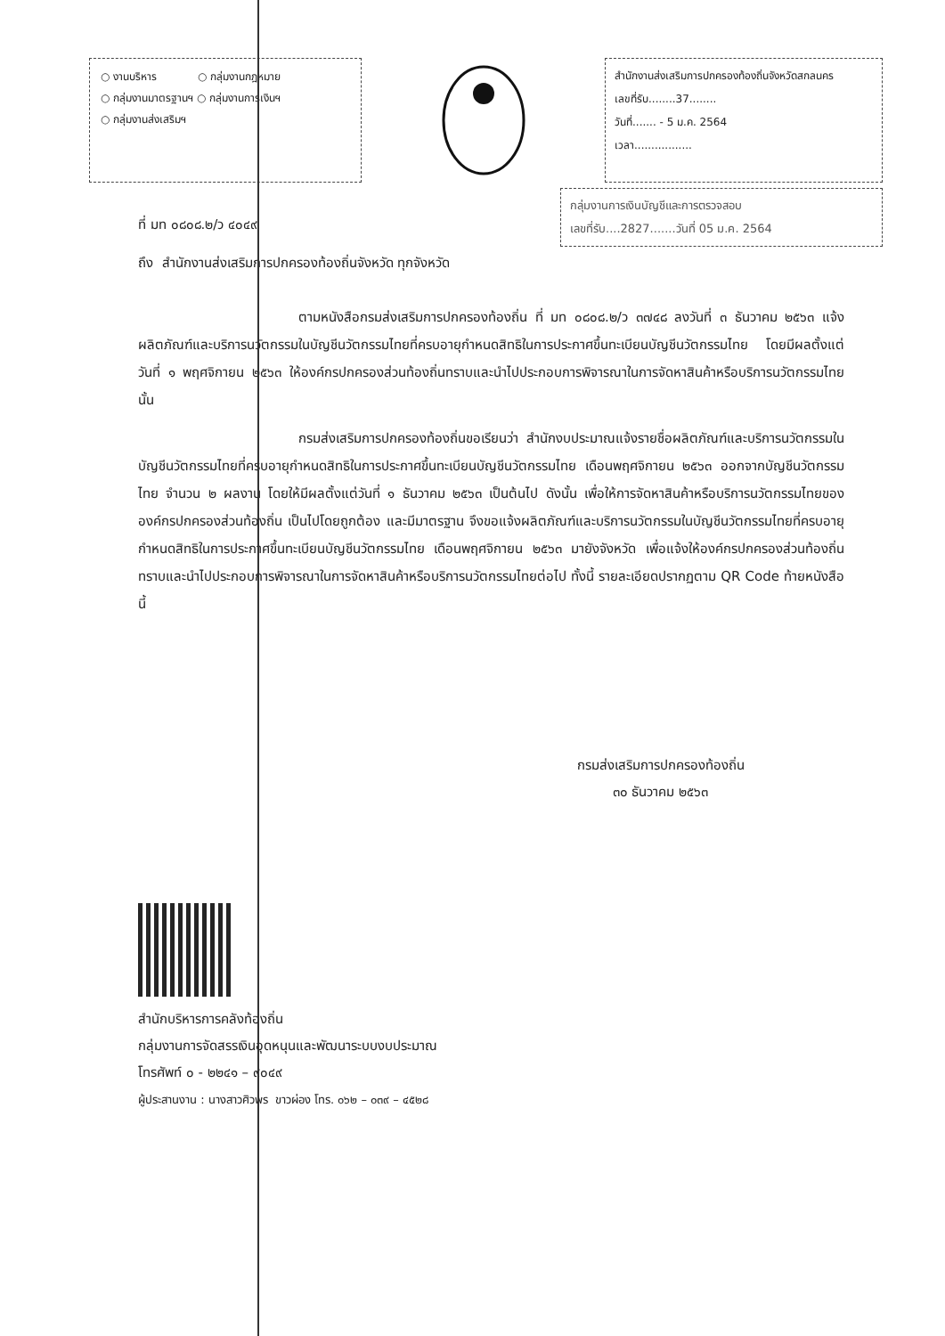○ งานบริหาร ○ กลุ่มงานกฎหมาย
○ กลุ่มงานมาตรฐานฯ ○ กลุ่มงานการเงินฯ
○ กลุ่มงานส่งเสริมฯ
สำนักงานส่งเสริมการปกครองท้องถิ่นจังหวัดสกลนคร
เลขที่รับ........37........
วันที่....... - 5 ม.ค. 2564
เวลา.................
กลุ่มงานการเงินบัญชีและการตรวจสอบ
เลขที่รับ....2827.......วันที่ 05 ม.ค. 2564
ที่ มท ๐๘๐๘.๒/ว ๔๐๔๙
ถึง สำนักงานส่งเสริมการปกครองท้องถิ่นจังหวัด ทุกจังหวัด
ตามหนังสือกรมส่งเสริมการปกครองท้องถิ่น ที่ มท ๐๘๐๘.๒/ว ๓๗๔๘ ลงวันที่ ๓ ธันวาคม ๒๕๖๓ แจ้งผลิตภัณฑ์และบริการนวัตกรรมในบัญชีนวัตกรรมไทยที่ครบอายุกำหนดสิทธิในการประกาศขึ้นทะเบียนบัญชีนวัตกรรมไทย โดยมีผลตั้งแต่วันที่ ๑ พฤศจิกายน ๒๕๖๓ ให้องค์กรปกครองส่วนท้องถิ่นทราบและนำไปประกอบการพิจารณาในการจัดหาสินค้าหรือบริการนวัตกรรมไทย นั้น
กรมส่งเสริมการปกครองท้องถิ่นขอเรียนว่า สำนักงบประมาณแจ้งรายชื่อผลิตภัณฑ์และบริการนวัตกรรมในบัญชีนวัตกรรมไทยที่ครบอายุกำหนดสิทธิในการประกาศขึ้นทะเบียนบัญชีนวัตกรรมไทย เดือนพฤศจิกายน ๒๕๖๓ ออกจากบัญชีนวัตกรรมไทย จำนวน ๒ ผลงาน โดยให้มีผลตั้งแต่วันที่ ๑ ธันวาคม ๒๕๖๓ เป็นต้นไป ดังนั้น เพื่อให้การจัดหาสินค้าหรือบริการนวัตกรรมไทยขององค์กรปกครองส่วนท้องถิ่น เป็นไปโดยถูกต้อง และมีมาตรฐาน จึงขอแจ้งผลิตภัณฑ์และบริการนวัตกรรมในบัญชีนวัตกรรมไทยที่ครบอายุกำหนดสิทธิในการประกาศขึ้นทะเบียนบัญชีนวัตกรรมไทย เดือนพฤศจิกายน ๒๕๖๓ มายังจังหวัด เพื่อแจ้งให้องค์กรปกครองส่วนท้องถิ่นทราบและนำไปประกอบการพิจารณาในการจัดหาสินค้าหรือบริการนวัตกรรมไทยต่อไป ทั้งนี้ รายละเอียดปรากฏตาม QR Code ท้ายหนังสือนี้
กรมส่งเสริมการปกครองท้องถิ่น
๓๐ ธันวาคม ๒๕๖๓
สำนักบริหารการคลังท้องถิ่น
กลุ่มงานการจัดสรรเงินอุดหนุนและพัฒนาระบบงบประมาณ
โทรศัพท์ ๐ - ๒๒๔๑ – ๙๐๔๙
ผู้ประสานงาน : นางสาวศิวพร ขาวผ่อง โทร. ๐๖๒ – ๐๓๙ – ๔๕๒๘